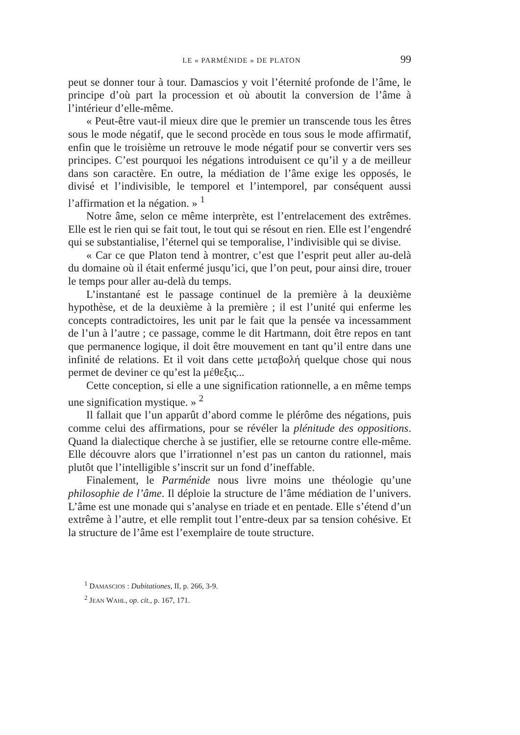LE « PARMÉNIDE » DE PLATON 99
peut se donner tour à tour. Damascios y voit l’éternité profonde de l’âme, le principe d’où part la procession et où aboutit la conversion de l’âme à l’intérieur d’elle-même.
« Peut-être vaut-il mieux dire que le premier un transcende tous les êtres sous le mode négatif, que le second procède en tous sous le mode affirmatif, enfin que le troisième un retrouve le mode négatif pour se convertir vers ses principes. C’est pourquoi les négations introduisent ce qu’il y a de meilleur dans son caractère. En outre, la médiation de l’âme exige les opposés, le divisé et l’indivisible, le temporel et l’intemporel, par conséquent aussi l’affirmation et la négation. » <sup>1</sup>
Notre âme, selon ce même interprète, est l’entrelacement des extrêmes. Elle est le rien qui se fait tout, le tout qui se résout en rien. Elle est l’engendré qui se substantialise, l’éternel qui se temporalise, l’indivisible qui se divise.
« Car ce que Platon tend à montrer, c’est que l’esprit peut aller au-delà du domaine où il était enfermé jusqu’ici, que l’on peut, pour ainsi dire, trouer le temps pour aller au-delà du temps.
L’instantané est le passage continuel de la première à la deuxième hypothèse, et de la deuxième à la première ; il est l’unité qui enferme les concepts contradictoires, les unit par le fait que la pensée va incessamment de l’un à l’autre ; ce passage, comme le dit Hartmann, doit être repos en tant que permanence logique, il doit être mouvement en tant qu’il entre dans une infinité de relations. Et il voit dans cette μεταβολή quelque chose qui nous permet de deviner ce qu’est la μέθεξις...
Cette conception, si elle a une signification rationnelle, a en même temps une signification mystique. » <sup>2</sup>
Il fallait que l’un apparût d’abord comme le plérôme des négations, puis comme celui des affirmations, pour se révéler la plénitude des oppositions. Quand la dialectique cherche à se justifier, elle se retourne contre elle-même. Elle découvre alors que l’irrationnel n’est pas un canton du rationnel, mais plutôt que l’intelligible s’inscrit sur un fond d’ineffable.
Finalement, le Parménide nous livre moins une théologie qu’une philosophie de l’âme. Il déploie la structure de l’âme médiation de l’univers. L’âme est une monade qui s’analyse en triade et en pentade. Elle s’étend d’un extrême à l’autre, et elle remplit tout l’entre-deux par sa tension cohésive. Et la structure de l’âme est l’exemplaire de toute structure.
<sup>1</sup> DAMASCIOS : Dubitationes, II, p. 266, 3-9.
<sup>2</sup> JEAN WAHL, op. cit., p. 167, 171.